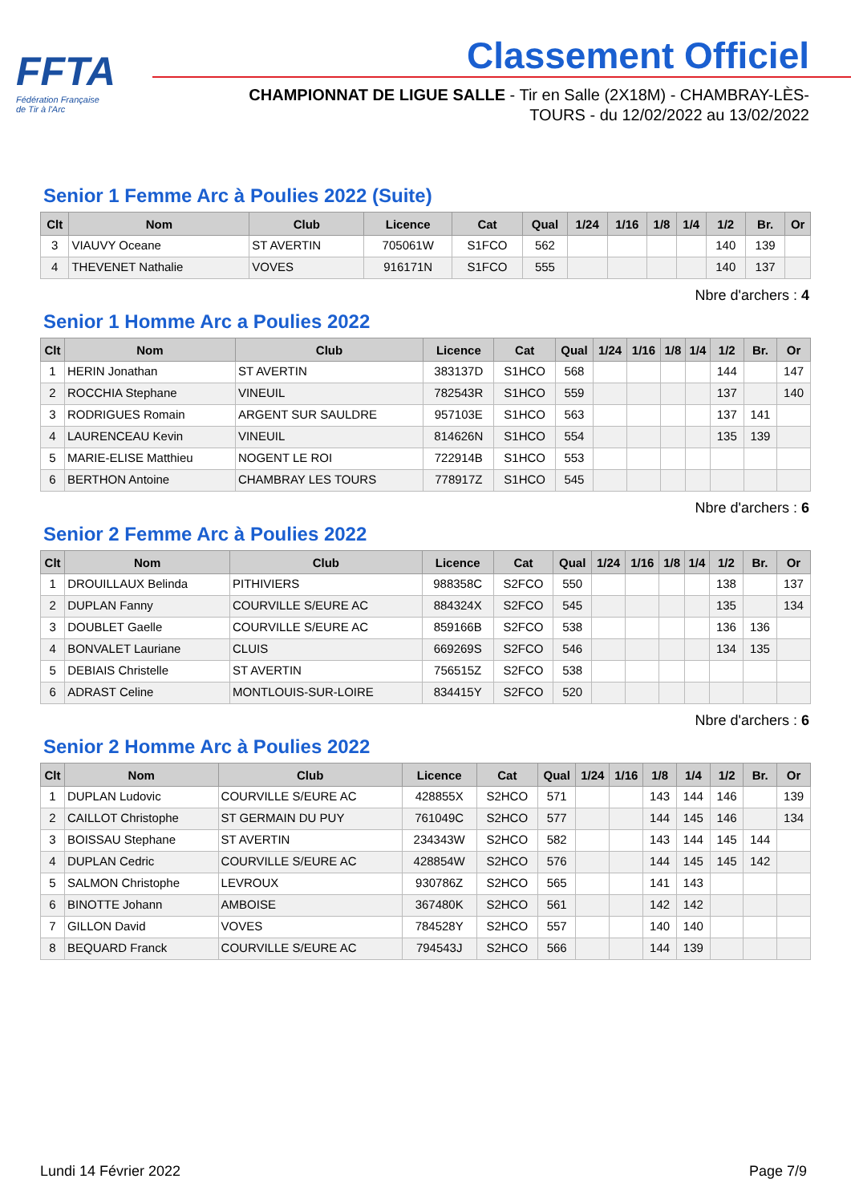FFTA
Fédération Française
de Tir à l'Arc
Classement Officiel
CHAMPIONNAT DE LIGUE SALLE - Tir en Salle (2X18M) - CHAMBRAY-LÈS-TOURS - du 12/02/2022 au 13/02/2022
Senior 1 Femme Arc à Poulies 2022 (Suite)
| Clt | Nom | Club | Licence | Cat | Qual | 1/24 | 1/16 | 1/8 | 1/4 | 1/2 | Br. | Or |
| --- | --- | --- | --- | --- | --- | --- | --- | --- | --- | --- | --- | --- |
| 3 | VIAUVY Oceane | ST AVERTIN | 705061W | S1FCO | 562 | | | | | 140 | 139 | |
| 4 | THEVENET Nathalie | VOVES | 916171N | S1FCO | 555 | | | | | 140 | 137 | |
Nbre d'archers : 4
Senior 1 Homme Arc a Poulies 2022
| Clt | Nom | Club | Licence | Cat | Qual | 1/24 | 1/16 | 1/8 | 1/4 | 1/2 | Br. | Or |
| --- | --- | --- | --- | --- | --- | --- | --- | --- | --- | --- | --- | --- |
| 1 | HERIN Jonathan | ST AVERTIN | 383137D | S1HCO | 568 | | | | | 144 | | 147 |
| 2 | ROCCHIA Stephane | VINEUIL | 782543R | S1HCO | 559 | | | | | 137 | | 140 |
| 3 | RODRIGUES Romain | ARGENT SUR SAULDRE | 957103E | S1HCO | 563 | | | | | 137 | 141 | |
| 4 | LAURENCEAU Kevin | VINEUIL | 814626N | S1HCO | 554 | | | | | 135 | 139 | |
| 5 | MARIE-ELISE Matthieu | NOGENT LE ROI | 722914B | S1HCO | 553 | | | | | | | |
| 6 | BERTHON Antoine | CHAMBRAY LES TOURS | 778917Z | S1HCO | 545 | | | | | | | |
Nbre d'archers : 6
Senior 2 Femme Arc à Poulies 2022
| Clt | Nom | Club | Licence | Cat | Qual | 1/24 | 1/16 | 1/8 | 1/4 | 1/2 | Br. | Or |
| --- | --- | --- | --- | --- | --- | --- | --- | --- | --- | --- | --- | --- |
| 1 | DROUILLAUX Belinda | PITHIVIERS | 988358C | S2FCO | 550 | | | | | 138 | | 137 |
| 2 | DUPLAN Fanny | COURVILLE S/EURE AC | 884324X | S2FCO | 545 | | | | | 135 | | 134 |
| 3 | DOUBLET Gaelle | COURVILLE S/EURE AC | 859166B | S2FCO | 538 | | | | | 136 | 136 | |
| 4 | BONVALET Lauriane | CLUIS | 669269S | S2FCO | 546 | | | | | 134 | 135 | |
| 5 | DEBIAIS Christelle | ST AVERTIN | 756515Z | S2FCO | 538 | | | | | | | |
| 6 | ADRAST Celine | MONTLOUIS-SUR-LOIRE | 834415Y | S2FCO | 520 | | | | | | | |
Nbre d'archers : 6
Senior 2 Homme Arc à Poulies 2022
| Clt | Nom | Club | Licence | Cat | Qual | 1/24 | 1/16 | 1/8 | 1/4 | 1/2 | Br. | Or |
| --- | --- | --- | --- | --- | --- | --- | --- | --- | --- | --- | --- | --- |
| 1 | DUPLAN Ludovic | COURVILLE S/EURE AC | 428855X | S2HCO | 571 | | | 143 | 144 | 146 | | 139 |
| 2 | CAILLOT Christophe | ST GERMAIN DU PUY | 761049C | S2HCO | 577 | | | 144 | 145 | 146 | | 134 |
| 3 | BOISSAU Stephane | ST AVERTIN | 234343W | S2HCO | 582 | | | 143 | 144 | 145 | 144 | |
| 4 | DUPLAN Cedric | COURVILLE S/EURE AC | 428854W | S2HCO | 576 | | | 144 | 145 | 145 | 142 | |
| 5 | SALMON Christophe | LEVROUX | 930786Z | S2HCO | 565 | | | 141 | 143 | | | |
| 6 | BINOTTE Johann | AMBOISE | 367480K | S2HCO | 561 | | | 142 | 142 | | | |
| 7 | GILLON David | VOVES | 784528Y | S2HCO | 557 | | | 140 | 140 | | | |
| 8 | BEQUARD Franck | COURVILLE S/EURE AC | 794543J | S2HCO | 566 | | | 144 | 139 | | | |
Lundi 14 Février 2022 Page 7/9